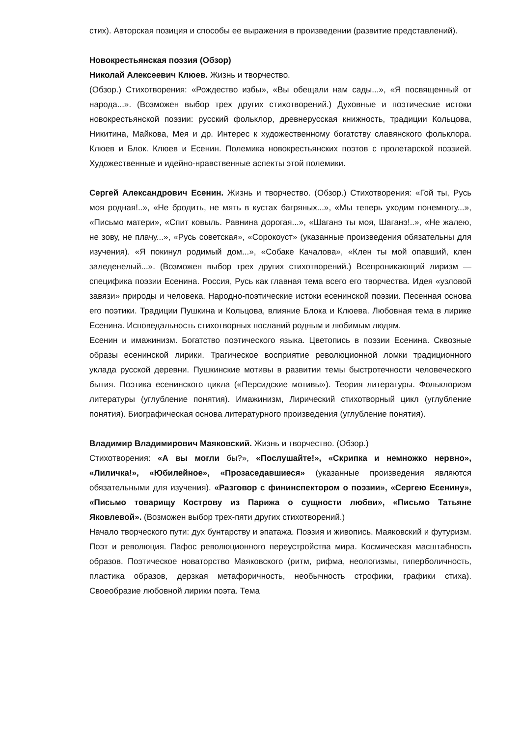стих). Авторская позиция и способы ее выражения в произведении (развитие представлений).
Новокрестьянская поэзия (Обзор)
Николай Алексеевич Клюев. Жизнь и творчество.
(Обзор.) Стихотворения: «Рождество избы», «Вы обещали нам сады...», «Я посвященный от народа...». (Возможен выбор трех других стихотворений.) Духовные и поэтические истоки новокрестьянской поэзии: русский фольклор, древнерусская книжность, традиции Кольцова, Никитина, Майкова, Мея и др. Интерес к художественному богатству славянского фольклора. Клюев и Блок. Клюев и Есенин. Полемика новокрестьянских поэтов с пролетарской поэзией. Художественные и идейно-нравственные аспекты этой полемики.
Сергей Александрович Есенин. Жизнь и творчество. (Обзор.) Стихотворения: «Гой ты, Русь моя родная!..», «Не бродить, не мять в кустах багряных...», «Мы теперь уходим понемногу...», «Письмо матери», «Спит ковыль. Равнина дорогая...», «Шаганэ ты моя, Шаганэ!..», «Не жалею, не зову, не плачу...», «Русь советская», «Сорокоуст» (указанные произведения обязательны для изучения). «Я покинул родимый дом...», «Собаке Качалова», «Клен ты мой опавший, клен заледенелый...». (Возможен выбор трех других стихотворений.) Всепроникающий лиризм — специфика поэзии Есенина. Россия, Русь как главная тема всего его творчества. Идея «узловой завязи» природы и человека. Народно-поэтические истоки есенинской поэзии. Песенная основа его поэтики. Традиции Пушкина и Кольцова, влияние Блока и Клюева. Любовная тема в лирике Есенина. Исповедальность стихотворных посланий родным и любимым людям.
Есенин и имажинизм. Богатство поэтического языка. Цветопись в поэзии Есенина. Сквозные образы есенинской лирики. Трагическое восприятие революционной ломки традиционного уклада русской деревни. Пушкинские мотивы в развитии темы быстротечности человеческого бытия. Поэтика есенинского цикла («Персидские мотивы»). Теория литературы. Фольклоризм литературы (углубление понятия). Имажинизм, Лирический стихотворный цикл (углубление понятия). Биографическая основа литературного произведения (углубление понятия).
Владимир Владимирович Маяковский. Жизнь и творчество. (Обзор.)
Стихотворения: «А вы могли бы?», «Послушайте!», «Скрипка и немножко нервно», «Лиличка!», «Юбилейное», «Прозаседавшиеся» (указанные произведения являются обязательными для изучения). «Разговор с фининспектором о поэзии», «Сергею Есенину», «Письмо товарищу Кострову из Парижа о сущности любви», «Письмо Татьяне Яковлевой». (Возможен выбор трех-пяти других стихотворений.)
Начало творческого пути: дух бунтарству и эпатажа. Поэзия и живопись. Маяковский и футуризм. Поэт и революция. Пафос революционного переустройства мира. Космическая масштабность образов. Поэтическое новаторство Маяковского (ритм, рифма, неологизмы, гиперболичность, пластика образов, дерзкая метафоричность, необычность строфики, графики стиха). Своеобразие любовной лирики поэта. Тема